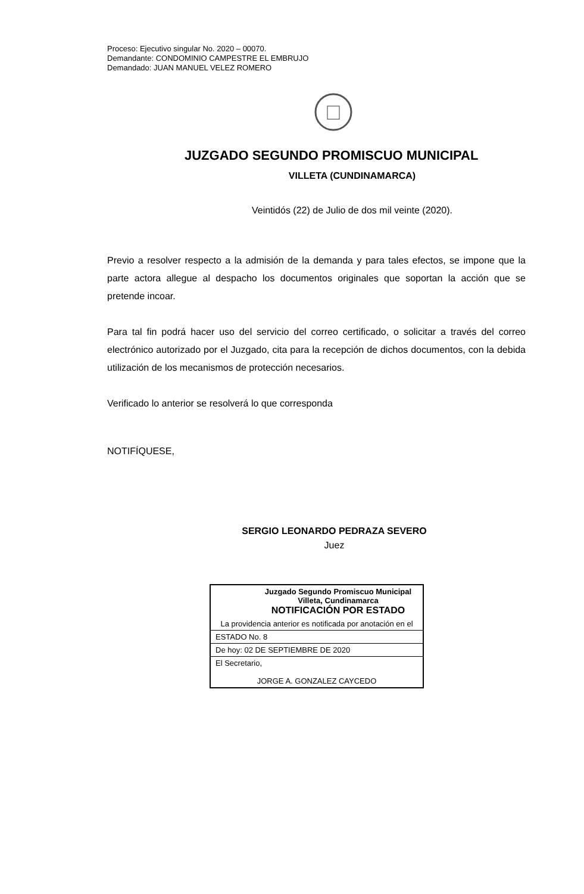Proceso: Ejecutivo singular No. 2020 – 00070.
Demandante: CONDOMINIO CAMPESTRE EL EMBRUJO
Demandado: JUAN MANUEL VELEZ ROMERO
JUZGADO SEGUNDO PROMISCUO MUNICIPAL
VILLETA (CUNDINAMARCA)
Veintidós (22) de Julio de dos mil veinte (2020).
Previo a resolver respecto a la admisión de la demanda y para tales efectos, se impone que la parte actora allegue al despacho los documentos originales que soportan la acción que se pretende incoar.
Para tal fin podrá hacer uso del servicio del correo certificado, o solicitar a través del correo electrónico autorizado por el Juzgado, cita para la recepción de dichos documentos, con la debida utilización de los mecanismos de protección necesarios.
Verificado lo anterior se resolverá lo que corresponda
NOTIFÍQUESE,
SERGIO LEONARDO PEDRAZA SEVERO
Juez
| Juzgado Segundo Promiscuo Municipal Villeta, Cundinamarca NOTIFICACIÓN POR ESTADO |
| La providencia anterior es notificada por anotación en el |
| ESTADO No. 8 |
| De hoy: 02 DE SEPTIEMBRE DE 2020 |
| El Secretario, JORGE A. GONZALEZ CAYCEDO |